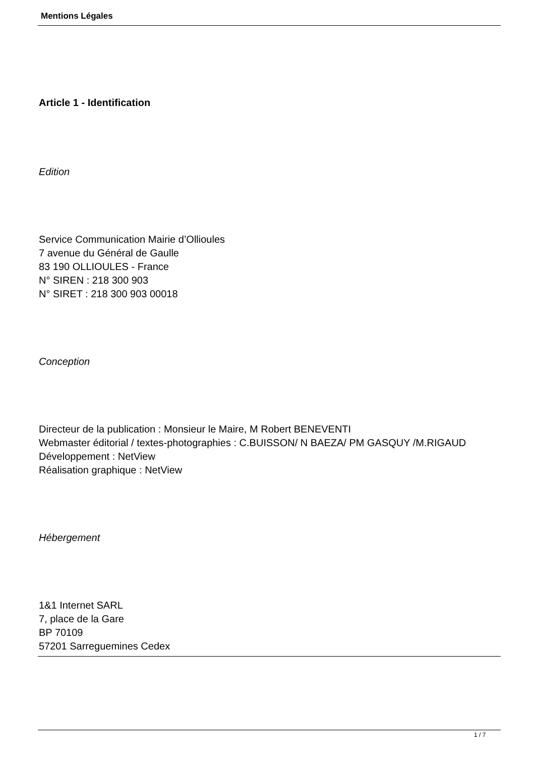Mentions Légales
Article 1 - Identification
Edition
Service Communication Mairie d’Ollioules
7 avenue du Général de Gaulle
83 190 OLLIOULES - France
N° SIREN : 218 300 903
N° SIRET : 218 300 903 00018
Conception
Directeur de la publication : Monsieur le Maire, M Robert BENEVENTI
Webmaster éditorial / textes-photographies : C.BUISSON/ N BAEZA/ PM GASQUY /M.RIGAUD
Développement : NetView
Réalisation graphique : NetView
Hébergement
1&1 Internet SARL
7, place de la Gare
BP 70109
57201 Sarreguemines Cedex
1 / 7